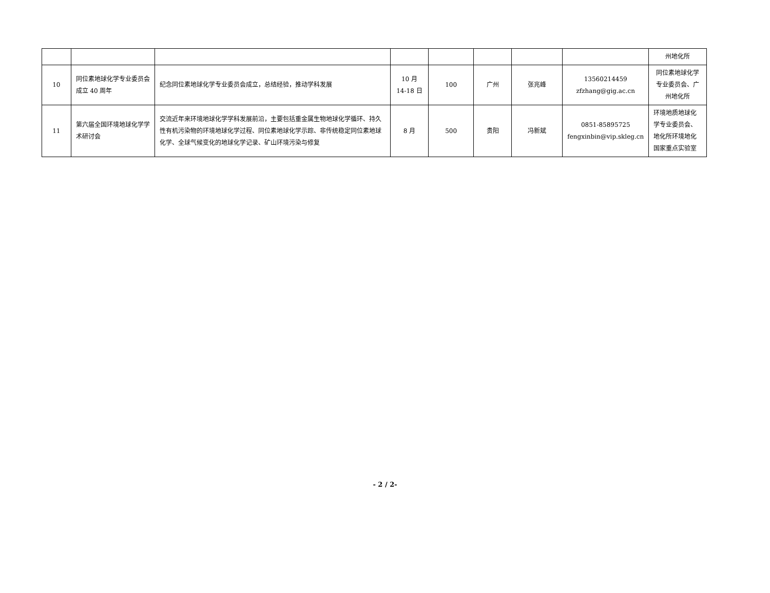| | | | | | | | | 州地化所 |
| 10 | 同位素地球化学专业委员会成立 40 周年 | 纪念同位素地球化学专业委员会成立，总结经验，推动学科发展 | 10 月 14-18 日 | 100 | 广州 | 张兆峰 | 13560214459 zfzhang@gig.ac.cn | 同位素地球化学专业委员会、广州地化所 |
| 11 | 第六届全国环境地球化学学术研讨会 | 交流近年来环境地球化学学科发展前沿，主要包括重金属生物地球化学循环、持久性有机污染物的环境地球化学过程、同位素地球化学示踪、非传统稳定同位素地球化学、全球气候变化的地球化学记录、矿山环境污染与修复 | 8 月 | 500 | 贵阳 | 冯新斌 | 0851-85895725 fengxinbin@vip.skleg.cn | 环境地质地球化学专业委员会、地化所环境地化国家重点实验室 |
- 2 / 2-